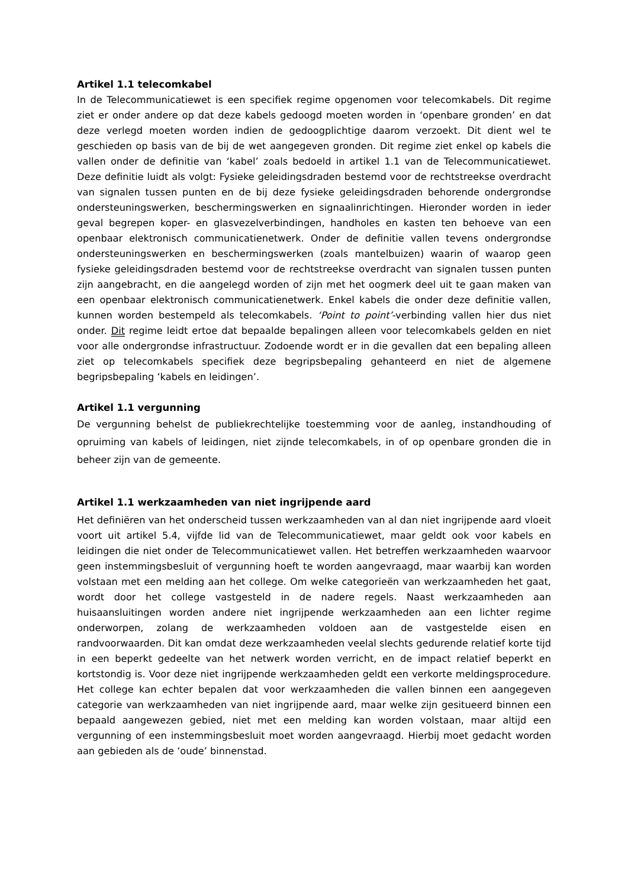Artikel 1.1 telecomkabel
In de Telecommunicatiewet is een specifiek regime opgenomen voor telecomkabels. Dit regime ziet er onder andere op dat deze kabels gedoogd moeten worden in ‘openbare gronden’ en dat deze verlegd moeten worden indien de gedoogplichtige daarom verzoekt. Dit dient wel te geschieden op basis van de bij de wet aangegeven gronden. Dit regime ziet enkel op kabels die vallen onder de definitie van ‘kabel’ zoals bedoeld in artikel 1.1 van de Telecommunicatiewet. Deze definitie luidt als volgt: Fysieke geleidingsdraden bestemd voor de rechtstreekse overdracht van signalen tussen punten en de bij deze fysieke geleidingsdraden behorende ondergrondse ondersteuningswerken, beschermingswerken en signaalinrichtingen. Hieronder worden in ieder geval begrepen koper- en glasvezelverbindingen, handholes en kasten ten behoeve van een openbaar elektronisch communicatienetwerk. Onder de definitie vallen tevens ondergrondse ondersteuningswerken en beschermingswerken (zoals mantelbuizen) waarin of waarop geen fysieke geleidingsdraden bestemd voor de rechtstreekse overdracht van signalen tussen punten zijn aangebracht, en die aangelegd worden of zijn met het oogmerk deel uit te gaan maken van een openbaar elektronisch communicatienetwerk. Enkel kabels die onder deze definitie vallen, kunnen worden bestempeld als telecomkabels. ‘Point to point’-verbinding vallen hier dus niet onder. Dit regime leidt ertoe dat bepaalde bepalingen alleen voor telecomkabels gelden en niet voor alle ondergrondse infrastructuur. Zodoende wordt er in die gevallen dat een bepaling alleen ziet op telecomkabels specifiek deze begripsbepaling gehanteerd en niet de algemene begripsbepaling ‘kabels en leidingen’.
Artikel 1.1 vergunning
De vergunning behelst de publiekrechtelijke toestemming voor de aanleg, instandhouding of opruiming van kabels of leidingen, niet zijnde telecomkabels, in of op openbare gronden die in beheer zijn van de gemeente.
Artikel 1.1 werkzaamheden van niet ingrijpende aard
Het definiëren van het onderscheid tussen werkzaamheden van al dan niet ingrijpende aard vloeit voort uit artikel 5.4, vijfde lid van de Telecommunicatiewet, maar geldt ook voor kabels en leidingen die niet onder de Telecommunicatiewet vallen. Het betreffen werkzaamheden waarvoor geen instemmingsbesluit of vergunning hoeft te worden aangevraagd, maar waarbij kan worden volstaan met een melding aan het college. Om welke categorieën van werkzaamheden het gaat, wordt door het college vastgesteld in de nadere regels. Naast werkzaamheden aan huisaansluitingen worden andere niet ingrijpende werkzaamheden aan een lichter regime onderworpen, zolang de werkzaamheden voldoen aan de vastgestelde eisen en randvoorwaarden. Dit kan omdat deze werkzaamheden veelal slechts gedurende relatief korte tijd in een beperkt gedeelte van het netwerk worden verricht, en de impact relatief beperkt en kortstondig is. Voor deze niet ingrijpende werkzaamheden geldt een verkorte meldingsprocedure. Het college kan echter bepalen dat voor werkzaamheden die vallen binnen een aangegeven categorie van werkzaamheden van niet ingrijpende aard, maar welke zijn gesitueerd binnen een bepaald aangewezen gebied, niet met een melding kan worden volstaan, maar altijd een vergunning of een instemmingsbesluit moet worden aangevraagd. Hierbij moet gedacht worden aan gebieden als de ‘oude’ binnenstad.